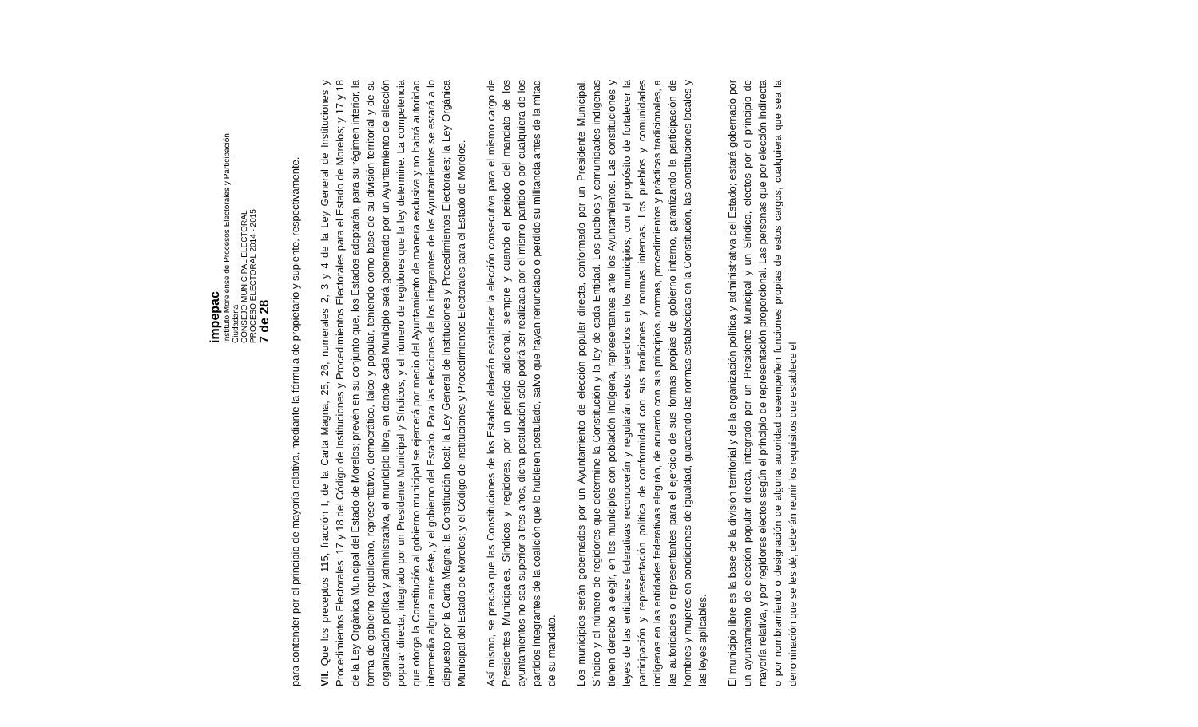para contender por el principio de mayoría relativa, mediante la fórmula de propietario y suplente, respectivamente.
VII. Que los preceptos 115, fracción I, de la Carta Magna, 25, 26, numerales 2, 3 y 4 de la Ley General de Instituciones y Procedimientos Electorales; 17 y 18 del Código de Instituciones y Procedimientos Electorales para el Estado de Morelos; y 17 y 18 de la Ley Orgánica Municipal del Estado de Morelos; prevén en su conjunto que, los Estados adoptarán, para su régimen interior, la forma de gobierno republicano, representativo, democrático, laico y popular, teniendo como base de su división territorial y de su organización política y administrativa, el municipio libre, en donde cada Municipio será gobernado por un Ayuntamiento de elección popular directa, integrado por un Presidente Municipal y Síndicos, y el número de regidores que la ley determine. La competencia que otorga la Constitución al gobierno municipal se ejercerá por medio del Ayuntamiento de manera exclusiva y no habrá autoridad intermedia alguna entre éste, y el gobierno del Estado. Para las elecciones de los integrantes de los Ayuntamientos se estará a lo dispuesto por la Carta Magna; la Constitución local; la Ley General de Instituciones y Procedimientos Electorales; la Ley Orgánica Municipal del Estado de Morelos; y el Código de Instituciones y Procedimientos Electorales para el Estado de Morelos.
Así mismo, se precisa que las Constituciones de los Estados deberán establecer la elección consecutiva para el mismo cargo de Presidentes Municipales, Síndicos y regidores, por un período adicional, siempre y cuando el periodo del mandato de los ayuntamientos no sea superior a tres años, dicha postulación sólo podrá ser realizada por el mismo partido o por cualquiera de los partidos integrantes de la coalición que lo hubieren postulado, salvo que hayan renunciado o perdido su militancia antes de la mitad de su mandato.
Los municipios serán gobernados por un Ayuntamiento de elección popular directa, conformado por un Presidente Municipal, Síndico y el número de regidores que determine la Constitución y la ley de cada Entidad. Los pueblos y comunidades indígenas tienen derecho a elegir, en los municipios con población indígena, representantes ante los Ayuntamientos. Las constituciones y leyes de las entidades federativas reconocerán y regularán estos derechos en los municipios, con el propósito de fortalecer la participación y representación política de conformidad con sus tradiciones y normas internas. Los pueblos y comunidades indígenas en las entidades federativas elegirán, de acuerdo con sus principios, normas, procedimientos y prácticas tradicionales, a las autoridades o representantes para el ejercicio de sus formas propias de gobierno interno, garantizando la participación de hombres y mujeres en condiciones de igualdad, guardando las normas establecidas en la Constitución, las constituciones locales y las leyes aplicables.
El municipio libre es la base de la división territorial y de la organización política y administrativa del Estado; estará gobernado por un ayuntamiento de elección popular directa, integrado por un Presidente Municipal y un Síndico, electos por el principio de mayoría relativa, y por regidores electos según el principio de representación proporcional. Las personas que por elección indirecta o por nombramiento o designación de alguna autoridad desempeñen funciones propias de estos cargos, cualquiera que sea la denominación que se les dé, deberán reunir los requisitos que establece el
impepac
Instituto Morelense de Procesos Electorales y Participación Ciudadana
CONSEJO MUNICIPAL ELECTORAL
PROCESO ELECTORAL 2014 - 2015
7 de 28